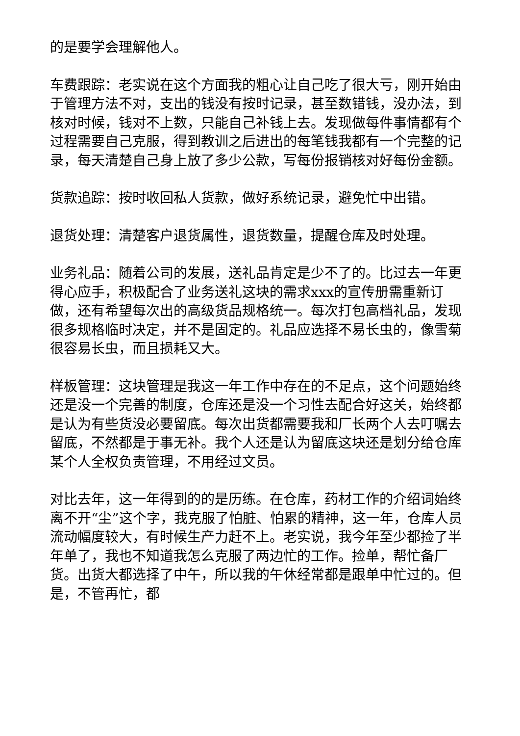的是要学会理解他人。
车费跟踪：老实说在这个方面我的粗心让自己吃了很大亏，刚开始由于管理方法不对，支出的钱没有按时记录，甚至数错钱，没办法，到核对时候，钱对不上数，只能自己补钱上去。发现做每件事情都有个过程需要自己克服，得到教训之后进出的每笔钱我都有一个完整的记录，每天清楚自己身上放了多少公款，写每份报销核对好每份金额。
货款追踪：按时收回私人货款，做好系统记录，避免忙中出错。
退货处理：清楚客户退货属性，退货数量，提醒仓库及时处理。
业务礼品：随着公司的发展，送礼品肯定是少不了的。比过去一年更得心应手，积极配合了业务送礼这块的需求xxx的宣传册需重新订做，还有希望每次出的高级货品规格统一。每次打包高档礼品，发现很多规格临时决定，并不是固定的。礼品应选择不易长虫的，像雪菊很容易长虫，而且损耗又大。
样板管理：这块管理是我这一年工作中存在的不足点，这个问题始终还是没一个完善的制度，仓库还是没一个习性去配合好这关，始终都是认为有些货没必要留底。每次出货都需要我和厂长两个人去叮嘱去留底，不然都是于事无补。我个人还是认为留底这块还是划分给仓库某个人全权负责管理，不用经过文员。
对比去年，这一年得到的的是历练。在仓库，药材工作的介绍词始终离不开“尘”这个字，我克服了怕脏、怕累的精神，这一年，仓库人员流动幅度较大，有时候生产力赶不上。老实说，我今年至少都捡了半年单了，我也不知道我怎么克服了两边忙的工作。捡单，帮忙备厂货。出货大都选择了中午，所以我的午休经常都是跟单中忙过的。但是，不管再忙，都